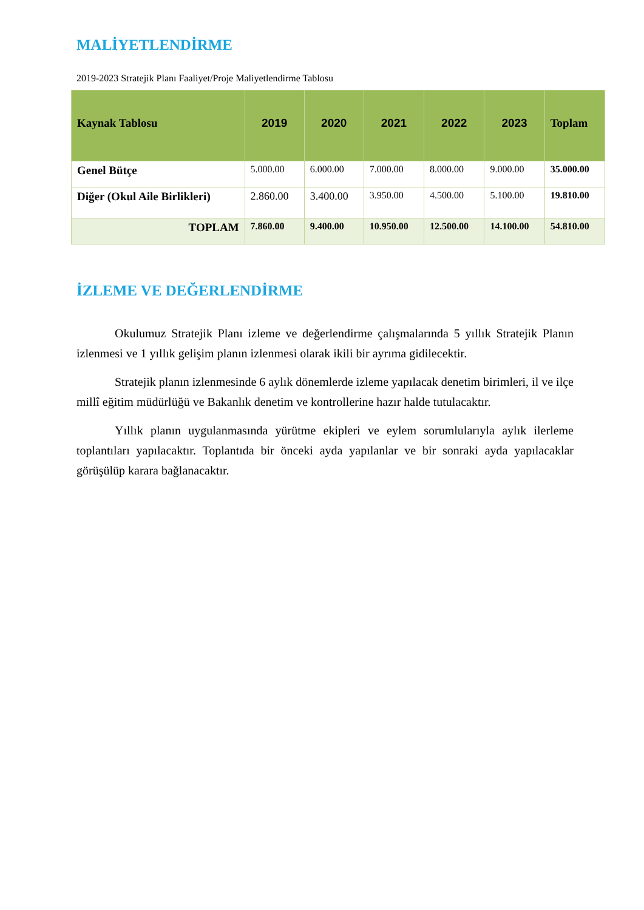MALİYETLENDİRME
2019-2023 Stratejik Planı Faaliyet/Proje Maliyetlendirme Tablosu
| Kaynak Tablosu | 2019 | 2020 | 2021 | 2022 | 2023 | Toplam |
| --- | --- | --- | --- | --- | --- | --- |
| Genel Bütçe | 5.000.00 | 6.000.00 | 7.000.00 | 8.000.00 | 9.000.00 | 35.000.00 |
| Diğer (Okul Aile Birlikleri) | 2.860.00 | 3.400.00 | 3.950.00 | 4.500.00 | 5.100.00 | 19.810.00 |
| TOPLAM | 7.860.00 | 9.400.00 | 10.950.00 | 12.500.00 | 14.100.00 | 54.810.00 |
İZLEME VE DEĞERLENDİRME
Okulumuz Stratejik Planı izleme ve değerlendirme çalışmalarında 5 yıllık Stratejik Planın izlenmesi ve 1 yıllık gelişim planın izlenmesi olarak ikili bir ayrıma gidilecektir.
Stratejik planın izlenmesinde 6 aylık dönemlerde izleme yapılacak denetim birimleri, il ve ilçe millî eğitim müdürlüğü ve Bakanlık denetim ve kontrollerine hazır halde tutulacaktır.
Yıllık planın uygulanmasında yürütme ekipleri ve eylem sorumlularıyla aylık ilerleme toplantıları yapılacaktır. Toplantıda bir önceki ayda yapılanlar ve bir sonraki ayda yapılacaklar görüşülüp karara bağlanacaktır.